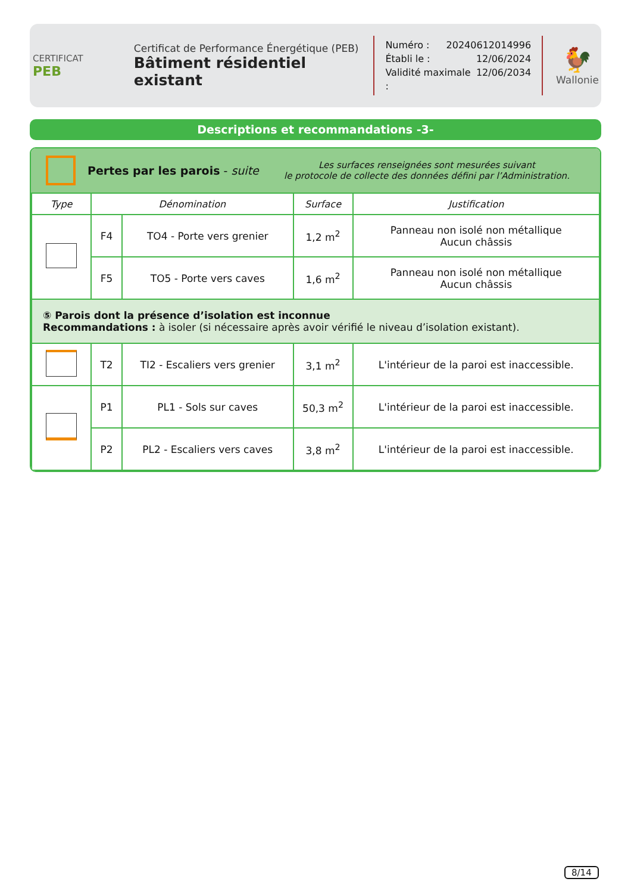CERTIFICAT
PEB
Certificat de Performance Énergétique (PEB)
Bâtiment résidentiel existant
Numéro : 20240612014996
Établi le : 12/06/2024
Validité maximale : 12/06/2034
🐓
Wallonie
Descriptions et recommandations -3-
Pertes par les parois - suite
Les surfaces renseignées sont mesurées suivant
le protocole de collecte des données défini par l’Administration.
| Type | Dénomination | | Surface | Justification |
| --- | --- | --- | --- | --- |
| | F4 | TO4 - Porte vers grenier | 1,2 m<sup>2</sup> | Panneau non isolé non métallique Aucun châssis |
| | F5 | TO5 - Porte vers caves | 1,6 m<sup>2</sup> | Panneau non isolé non métallique Aucun châssis |
| ⑤ Parois dont la présence d’isolation est inconnue Recommandations : à isoler (si nécessaire après avoir vérifié le niveau d’isolation existant). | | | | |
| | T2 | TI2 - Escaliers vers grenier | 3,1 m<sup>2</sup> | L'intérieur de la paroi est inaccessible. |
| | P1 | PL1 - Sols sur caves | 50,3 m<sup>2</sup> | L'intérieur de la paroi est inaccessible. |
| | P2 | PL2 - Escaliers vers caves | 3,8 m<sup>2</sup> | L'intérieur de la paroi est inaccessible. |
8/14